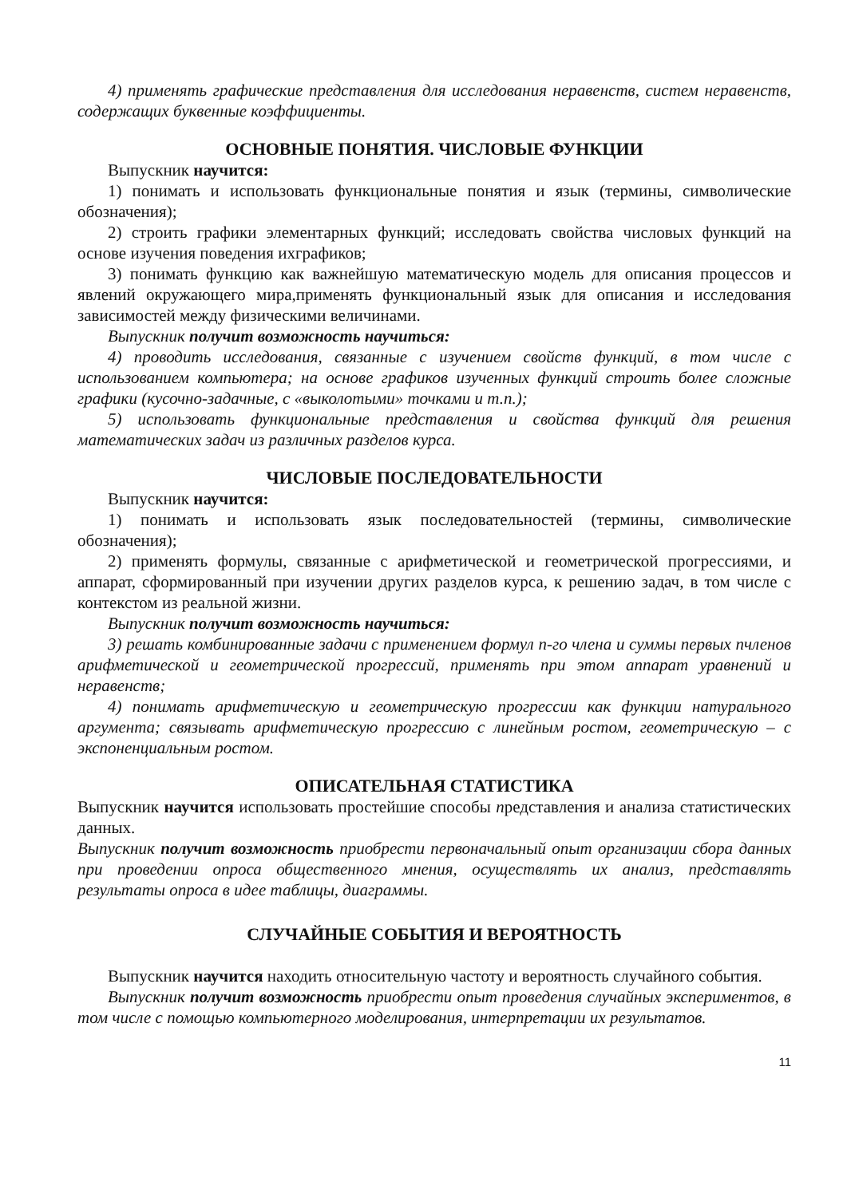4) применять графические представления для исследования неравенств, систем неравенств, содержащих буквенные коэффициенты.
ОСНОВНЫЕ ПОНЯТИЯ. ЧИСЛОВЫЕ ФУНКЦИИ
Выпускник научится:
1) понимать и использовать функциональные понятия и язык (термины, символические обозначения);
2) строить графики элементарных функций; исследовать свойства числовых функций на основе изучения поведения ихграфиков;
3) понимать функцию как важнейшую математическую модель для описания процессов и явлений окружающего мира,применять функциональный язык для описания и исследования зависимостей между физическими величинами.
Выпускник получит возможность научиться:
4) проводить исследования, связанные с изучением свойств функций, в том числе с использованием компьютера; на основе графиков изученных функций строить более сложные графики (кусочно-задачные, с «выколотыми» точками и т.п.);
5) использовать функциональные представления и свойства функций для решения математических задач из различных разделов курса.
ЧИСЛОВЫЕ ПОСЛЕДОВАТЕЛЬНОСТИ
Выпускник научится:
1) понимать и использовать язык последовательностей (термины, символические обозначения);
2) применять формулы, связанные с арифметической и геометрической прогрессиями, и аппарат, сформированный при изучении других разделов курса, к решению задач, в том числе с контекстом из реальной жизни.
Выпускник получит возможность научиться:
3) решать комбинированные задачи с применением формул n-го члена и суммы первых nчленов арифметической и геометрической прогрессий, применять при этом аппарат уравнений и неравенств;
4) понимать арифметическую и геометрическую прогрессии как функции натурального аргумента; связывать арифметическую прогрессию с линейным ростом, геометрическую – с экспоненциальным ростом.
ОПИСАТЕЛЬНАЯ СТАТИСТИКА
Выпускник научится использовать простейшие способы представления и анализа статистических данных.
Выпускник получит возможность приобрести первоначальный опыт организации сбора данных при проведении опроса общественного мнения, осуществлять их анализ, представлять результаты опроса в идее таблицы, диаграммы.
СЛУЧАЙНЫЕ СОБЫТИЯ И ВЕРОЯТНОСТЬ
Выпускник научится находить относительную частоту и вероятность случайного события.
Выпускник получит возможность приобрести опыт проведения случайных экспериментов, в том числе с помощью компьютерного моделирования, интерпретации их результатов.
11